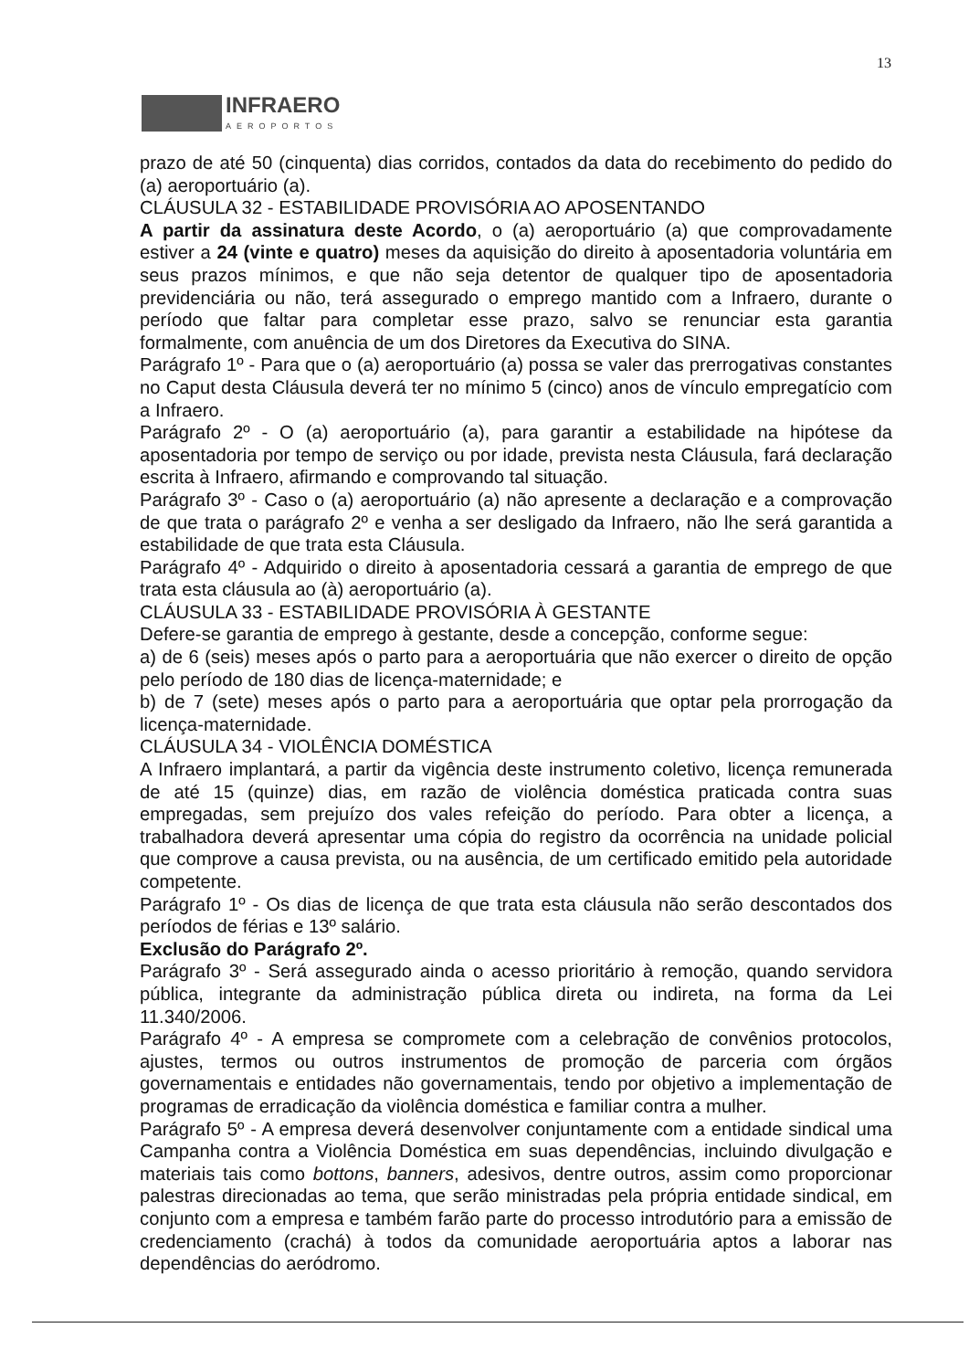13
INFRAERO
AEROPORTOS
prazo de até 50 (cinquenta) dias corridos, contados da data do recebimento do pedido do (a) aeroportuário (a).
CLÁUSULA 32 - ESTABILIDADE PROVISÓRIA AO APOSENTANDO
A partir da assinatura deste Acordo, o (a) aeroportuário (a) que comprovadamente estiver a 24 (vinte e quatro) meses da aquisição do direito à aposentadoria voluntária em seus prazos mínimos, e que não seja detentor de qualquer tipo de aposentadoria previdenciária ou não, terá assegurado o emprego mantido com a Infraero, durante o período que faltar para completar esse prazo, salvo se renunciar esta garantia formalmente, com anuência de um dos Diretores da Executiva do SINA.
Parágrafo 1º - Para que o (a) aeroportuário (a) possa se valer das prerrogativas constantes no Caput desta Cláusula deverá ter no mínimo 5 (cinco) anos de vínculo empregatício com a Infraero.
Parágrafo 2º - O (a) aeroportuário (a), para garantir a estabilidade na hipótese da aposentadoria por tempo de serviço ou por idade, prevista nesta Cláusula, fará declaração escrita à Infraero, afirmando e comprovando tal situação.
Parágrafo 3º - Caso o (a) aeroportuário (a) não apresente a declaração e a comprovação de que trata o parágrafo 2º e venha a ser desligado da Infraero, não lhe será garantida a estabilidade de que trata esta Cláusula.
Parágrafo 4º - Adquirido o direito à aposentadoria cessará a garantia de emprego de que trata esta cláusula ao (à) aeroportuário (a).
CLÁUSULA 33 - ESTABILIDADE PROVISÓRIA À GESTANTE
Defere-se garantia de emprego à gestante, desde a concepção, conforme segue:
a) de 6 (seis) meses após o parto para a aeroportuária que não exercer o direito de opção pelo período de 180 dias de licença-maternidade; e
b) de 7 (sete) meses após o parto para a aeroportuária que optar pela prorrogação da licença-maternidade.
CLÁUSULA 34 - VIOLÊNCIA DOMÉSTICA
A Infraero implantará, a partir da vigência deste instrumento coletivo, licença remunerada de até 15 (quinze) dias, em razão de violência doméstica praticada contra suas empregadas, sem prejuízo dos vales refeição do período. Para obter a licença, a trabalhadora deverá apresentar uma cópia do registro da ocorrência na unidade policial que comprove a causa prevista, ou na ausência, de um certificado emitido pela autoridade competente.
Parágrafo 1º - Os dias de licença de que trata esta cláusula não serão descontados dos períodos de férias e 13º salário.
Exclusão do Parágrafo 2º.
Parágrafo 3º - Será assegurado ainda o acesso prioritário à remoção, quando servidora pública, integrante da administração pública direta ou indireta, na forma da Lei 11.340/2006.
Parágrafo 4º - A empresa se compromete com a celebração de convênios protocolos, ajustes, termos ou outros instrumentos de promoção de parceria com órgãos governamentais e entidades não governamentais, tendo por objetivo a implementação de programas de erradicação da violência doméstica e familiar contra a mulher.
Parágrafo 5º - A empresa deverá desenvolver conjuntamente com a entidade sindical uma Campanha contra a Violência Doméstica em suas dependências, incluindo divulgação e materiais tais como bottons, banners, adesivos, dentre outros, assim como proporcionar palestras direcionadas ao tema, que serão ministradas pela própria entidade sindical, em conjunto com a empresa e também farão parte do processo introdutório para a emissão de credenciamento (crachá) à todos da comunidade aeroportuária aptos a laborar nas dependências do aeródromo.